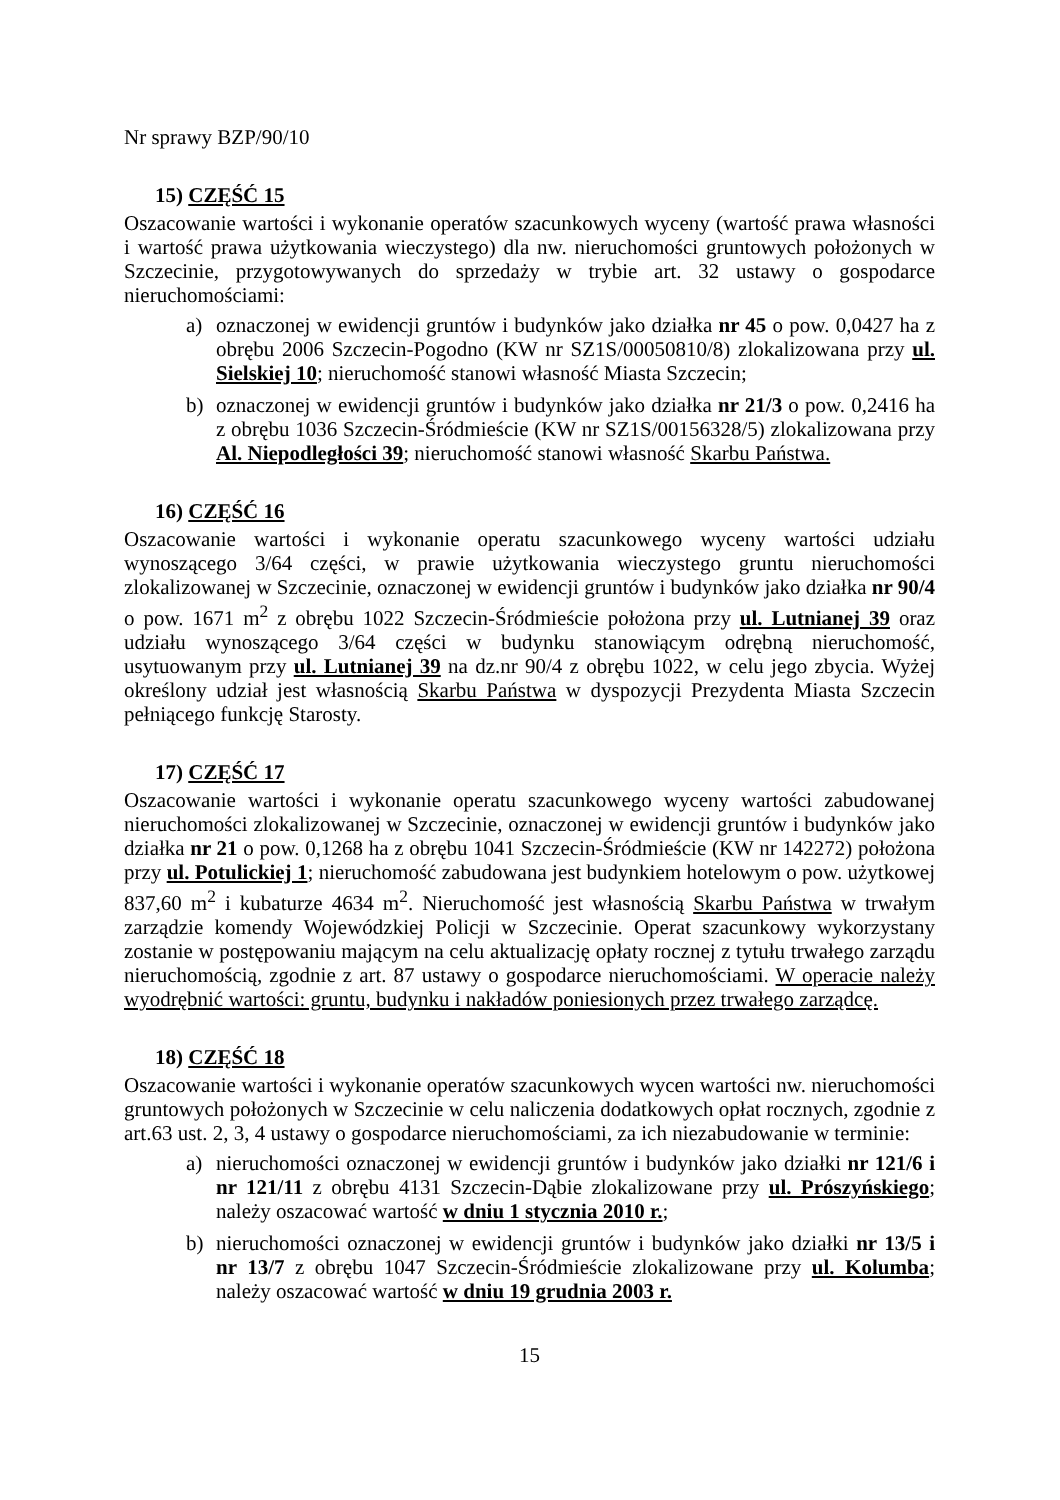Nr sprawy BZP/90/10
15) CZĘŚĆ 15
Oszacowanie wartości i wykonanie operatów szacunkowych wyceny (wartość prawa własności i wartość prawa użytkowania wieczystego) dla nw. nieruchomości gruntowych położonych w Szczecinie, przygotowywanych do sprzedaży w trybie art. 32 ustawy o gospodarce nieruchomościami:
a) oznaczonej w ewidencji gruntów i budynków jako działka nr 45 o pow. 0,0427 ha z obrębu 2006 Szczecin-Pogodno (KW nr SZ1S/00050810/8) zlokalizowana przy ul. Sielskiej 10; nieruchomość stanowi własność Miasta Szczecin;
b) oznaczonej w ewidencji gruntów i budynków jako działka nr 21/3 o pow. 0,2416 ha z obrębu 1036 Szczecin-Śródmieście (KW nr SZ1S/00156328/5) zlokalizowana przy Al. Niepodległości 39; nieruchomość stanowi własność Skarbu Państwa.
16) CZĘŚĆ 16
Oszacowanie wartości i wykonanie operatu szacunkowego wyceny wartości udziału wynoszącego 3/64 części, w prawie użytkowania wieczystego gruntu nieruchomości zlokalizowanej w Szczecinie, oznaczonej w ewidencji gruntów i budynków jako działka nr 90/4 o pow. 1671 m<sup>2</sup> z obrębu 1022 Szczecin-Śródmieście położona przy ul. Lutnianej 39 oraz udziału wynoszącego 3/64 części w budynku stanowiącym odrębną nieruchomość, usytuowanym przy ul. Lutnianej 39 na dz.nr 90/4 z obrębu 1022, w celu jego zbycia. Wyżej określony udział jest własnością Skarbu Państwa w dyspozycji Prezydenta Miasta Szczecin pełniącego funkcję Starosty.
17) CZĘŚĆ 17
Oszacowanie wartości i wykonanie operatu szacunkowego wyceny wartości zabudowanej nieruchomości zlokalizowanej w Szczecinie, oznaczonej w ewidencji gruntów i budynków jako działka nr 21 o pow. 0,1268 ha z obrębu 1041 Szczecin-Śródmieście (KW nr 142272) położona przy ul. Potulickiej 1; nieruchomość zabudowana jest budynkiem hotelowym o pow. użytkowej 837,60 m<sup>2</sup> i kubaturze 4634 m<sup>2</sup>. Nieruchomość jest własnością Skarbu Państwa w trwałym zarządzie komendy Wojewódzkiej Policji w Szczecinie. Operat szacunkowy wykorzystany zostanie w postępowaniu mającym na celu aktualizację opłaty rocznej z tytułu trwałego zarządu nieruchomością, zgodnie z art. 87 ustawy o gospodarce nieruchomościami. W operacie należy wyodrębnić wartości: gruntu, budynku i nakładów poniesionych przez trwałego zarządcę.
18) CZĘŚĆ 18
Oszacowanie wartości i wykonanie operatów szacunkowych wycen wartości nw. nieruchomości gruntowych położonych w Szczecinie w celu naliczenia dodatkowych opłat rocznych, zgodnie z art.63 ust. 2, 3, 4 ustawy o gospodarce nieruchomościami, za ich niezabudowanie w terminie:
a) nieruchomości oznaczonej w ewidencji gruntów i budynków jako działki nr 121/6 i nr 121/11 z obrębu 4131 Szczecin-Dąbie zlokalizowane przy ul. Prószyńskiego; należy oszacować wartość w dniu 1 stycznia 2010 r.;
b) nieruchomości oznaczonej w ewidencji gruntów i budynków jako działki nr 13/5 i nr 13/7 z obrębu 1047 Szczecin-Śródmieście zlokalizowane przy ul. Kolumba; należy oszacować wartość w dniu 19 grudnia 2003 r.
15